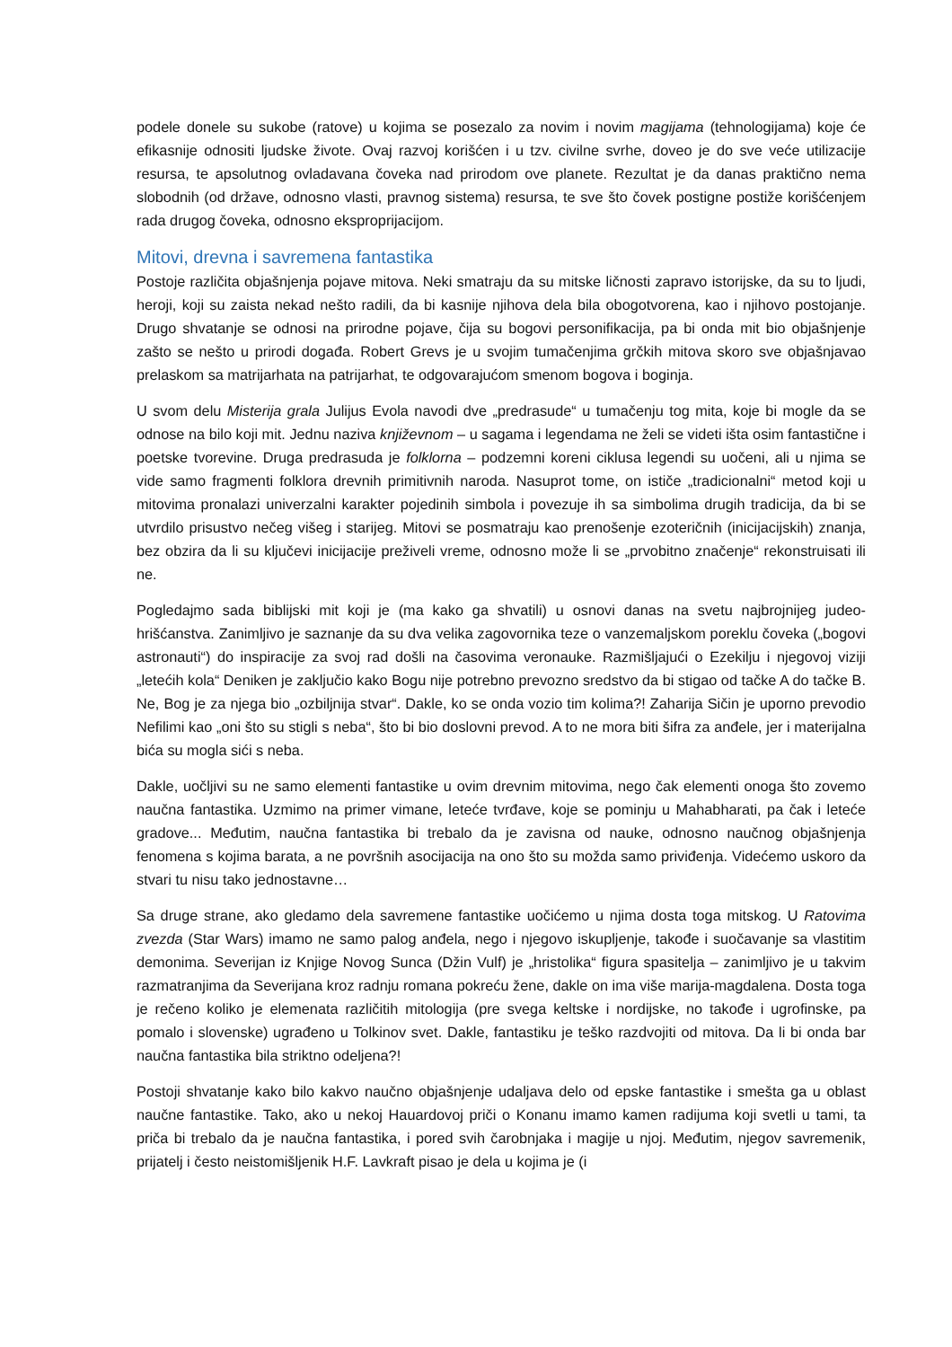podele donele su sukobe (ratove) u kojima se posezalo za novim i novim magijama (tehnologijama) koje će efikasnije odnositi ljudske živote. Ovaj razvoj korišćen i u tzv. civilne svrhe, doveo je do sve veće utilizacije resursa, te apsolutnog ovladavana čoveka nad prirodom ove planete. Rezultat je da danas praktično nema slobodnih (od države, odnosno vlasti, pravnog sistema) resursa, te sve što čovek postigne postiže korišćenjem rada drugog čoveka, odnosno eksproprijacijom.
Mitovi, drevna i savremena fantastika
Postoje različita objašnjenja pojave mitova. Neki smatraju da su mitske ličnosti zapravo istorijske, da su to ljudi, heroji, koji su zaista nekad nešto radili, da bi kasnije njihova dela bila obogotvorena, kao i njihovo postojanje. Drugo shvatanje se odnosi na prirodne pojave, čija su bogovi personifikacija, pa bi onda mit bio objašnjenje zašto se nešto u prirodi događa. Robert Grevs je u svojim tumačenjima grčkih mitova skoro sve objašnjavao prelaskom sa matrijarhata na patrijarhat, te odgovarajućom smenom bogova i boginja.
U svom delu Misterija grala Julijus Evola navodi dve „predrasude“ u tumačenju tog mita, koje bi mogle da se odnose na bilo koji mit. Jednu naziva književnom – u sagama i legendama ne želi se videti išta osim fantastične i poetske tvorevine. Druga predrasuda je folklorna – podzemni koreni ciklusa legendi su uočeni, ali u njima se vide samo fragmenti folklora drevnih primitivnih naroda. Nasuprot tome, on ističe „tradicionalni“ metod koji u mitovima pronalazi univerzalni karakter pojedinih simbola i povezuje ih sa simbolima drugih tradicija, da bi se utvrdilo prisustvo nečeg višeg i starijeg. Mitovi se posmatraju kao prenošenje ezoteričnih (inicijacijskih) znanja, bez obzira da li su ključevi inicijacije preživeli vreme, odnosno može li se „prvobitno značenje“ rekonstruisati ili ne.
Pogledajmo sada biblijski mit koji je (ma kako ga shvatili) u osnovi danas na svetu najbrojnijeg judeo-hrišćanstva. Zanimljivo je saznanje da su dva velika zagovornika teze o vanzemaljskom poreklu čoveka („bogovi astronauti“) do inspiracije za svoj rad došli na časovima veronauke. Razmišljajući o Ezekilju i njegovoj viziji „letećih kola“ Deniken je zaključio kako Bogu nije potrebno prevozno sredstvo da bi stigao od tačke A do tačke B. Ne, Bog je za njega bio „ozbiljnija stvar“. Dakle, ko se onda vozio tim kolima?! Zaharija Sičin je uporno prevodio Nefilimi kao „oni što su stigli s neba“, što bi bio doslovni prevod. A to ne mora biti šifra za anđele, jer i materijalna bića su mogla sići s neba.
Dakle, uočljivi su ne samo elementi fantastike u ovim drevnim mitovima, nego čak elementi onoga što zovemo naučna fantastika. Uzmimo na primer vimane, leteće tvrđave, koje se pominju u Mahabharati, pa čak i leteće gradove... Međutim, naučna fantastika bi trebalo da je zavisna od nauke, odnosno naučnog objašnjenja fenomena s kojima barata, a ne površnih asocijacija na ono što su možda samo priviđenja. Videćemo uskoro da stvari tu nisu tako jednostavne…
Sa druge strane, ako gledamo dela savremene fantastike uočićemo u njima dosta toga mitskog. U Ratovima zvezda (Star Wars) imamo ne samo palog anđela, nego i njegovo iskupljenje, takođe i suočavanje sa vlastitim demonima. Severijan iz Knjige Novog Sunca (Džin Vulf) je „hristolika“ figura spasitelja – zanimljivo je u takvim razmatranjima da Severijana kroz radnju romana pokreću žene, dakle on ima više marija-magdalena. Dosta toga je rečeno koliko je elemenata različitih mitologija (pre svega keltske i nordijske, no takođe i ugrofinske, pa pomalo i slovenske) ugrađeno u Tolkinov svet. Dakle, fantastiku je teško razdvojiti od mitova. Da li bi onda bar naučna fantastika bila striktno odeljena?!
Postoji shvatanje kako bilo kakvo naučno objašnjenje udaljava delo od epske fantastike i smešta ga u oblast naučne fantastike. Tako, ako u nekoj Hauardovoj priči o Konanu imamo kamen radijuma koji svetli u tami, ta priča bi trebalo da je naučna fantastika, i pored svih čarobnjaka i magije u njoj. Međutim, njegov savremenik, prijatelj i često neistomišljenik H.F. Lavkraft pisao je dela u kojima je (i